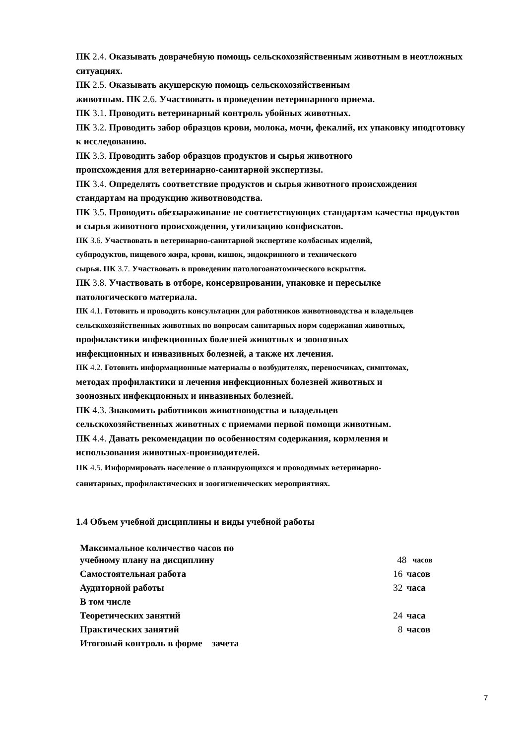ПК 2.4. Оказывать доврачебную помощь сельскохозяйственным животным в неотложных ситуациях.
ПК 2.5. Оказывать акушерскую помощь сельскохозяйственным
животным. ПК 2.6. Участвовать в проведении ветеринарного приема.
ПК 3.1. Проводить ветеринарный контроль убойных животных.
ПК 3.2. Проводить забор образцов крови, молока, мочи, фекалий, их упаковку иподготовку к исследованию.
ПК 3.3. Проводить забор образцов продуктов и сырья животного
происхождения для ветеринарно-санитарной экспертизы.
ПК 3.4. Определять соответствие продуктов и сырья животного происхождения стандартам на продукцию животноводства.
ПК 3.5. Проводить обеззараживание не соответствующих стандартам качества продуктов и сырья животного происхождения, утилизацию конфискатов.
ПК 3.6. Участвовать в ветеринарно-санитарной экспертизе колбасных изделий,
субпродуктов, пищевого жира, крови, кишок, эндокринного и технического
сырья. ПК 3.7. Участвовать в проведении патологоанатомического вскрытия.
ПК 3.8. Участвовать в отборе, консервировании, упаковке и пересылке
патологического материала.
ПК 4.1. Готовить и проводить консультации для работников животноводства и владельцев
сельскохозяйственных животных по вопросам санитарных норм содержания животных,
профилактики инфекционных болезней животных и зоонозных
инфекционных и инвазивных болезней, а также их лечения.
ПК 4.2. Готовить информационные материалы о возбудителях, переносчиках, симптомах,
методах профилактики и лечения инфекционных болезней животных и
зоонозных инфекционных и инвазивных болезней.
ПК 4.3. Знакомить работников животноводства и владельцев
сельскохозяйственных животных с приемами первой помощи животным.
ПК 4.4. Давать рекомендации по особенностям содержания, кормления и
использования животных-производителей.
ПК 4.5. Информировать население о планирующихся и проводимых ветеринарно-
санитарных, профилактических и зоогигиенических мероприятиях.
1.4 Объем учебной дисциплины и виды учебной работы
| Максимальное количество часов по учебному плану на дисциплину | 48 | часов |
| Самостоятельная работа | 16 | часов |
| Аудиторной работы | 32 | часа |
| В том числе | | |
| Теоретических занятий | 24 | часа |
| Практических занятий | 8 | часов |
| Итоговый контроль в форме зачета | | |
7